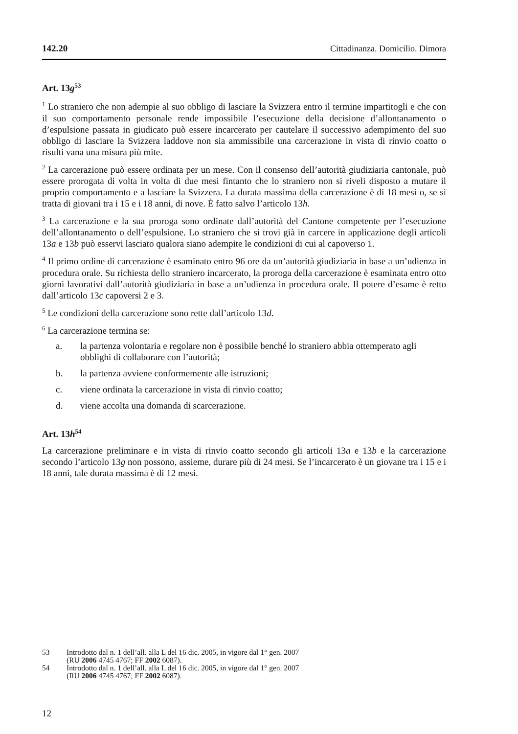142.20 Cittadinanza. Domicilio. Dimora
Art. 13g<sup>53</sup>
<sup>1</sup> Lo straniero che non adempie al suo obbligo di lasciare la Svizzera entro il termine impartitogli e che con il suo comportamento personale rende impossibile l’esecuzione della decisione d’allontanamento o d’espulsione passata in giudicato può essere incarcerato per cautelare il successivo adempimento del suo obbligo di lasciare la Svizzera laddove non sia ammissibile una carcerazione in vista di rinvio coatto o risulti vana una misura più mite.
<sup>2</sup> La carcerazione può essere ordinata per un mese. Con il consenso dell’autorità giudiziaria cantonale, può essere prorogata di volta in volta di due mesi fintanto che lo straniero non si riveli disposto a mutare il proprio comportamento e a lasciare la Svizzera. La durata massima della carcerazione è di 18 mesi o, se si tratta di giovani tra i 15 e i 18 anni, di nove. È fatto salvo l’articolo 13h.
<sup>3</sup> La carcerazione e la sua proroga sono ordinate dall’autorità del Cantone competente per l’esecuzione dell’allontanamento o dell’espulsione. Lo straniero che si trovi già in carcere in applicazione degli articoli 13a e 13b può esservi lasciato qualora siano adempite le condizioni di cui al capoverso 1.
<sup>4</sup> Il primo ordine di carcerazione è esaminato entro 96 ore da un’autorità giudiziaria in base a un’udienza in procedura orale. Su richiesta dello straniero incarcerato, la proroga della carcerazione è esaminata entro otto giorni lavorativi dall’autorità giudiziaria in base a un’udienza in procedura orale. Il potere d’esame è retto dall’articolo 13c capoversi 2 e 3.
<sup>5</sup> Le condizioni della carcerazione sono rette dall’articolo 13d.
<sup>6</sup> La carcerazione termina se:
a. la partenza volontaria e regolare non è possibile benché lo straniero abbia ottemperato agli obblighi di collaborare con l’autorità;
b. la partenza avviene conformemente alle istruzioni;
c. viene ordinata la carcerazione in vista di rinvio coatto;
d. viene accolta una domanda di scarcerazione.
Art. 13h<sup>54</sup>
La carcerazione preliminare e in vista di rinvio coatto secondo gli articoli 13a e 13b e la carcerazione secondo l’articolo 13g non possono, assieme, durare più di 24 mesi. Se l’incarcerato è un giovane tra i 15 e i 18 anni, tale durata massima è di 12 mesi.
53 Introdotto dal n. 1 dell’all. alla L del 16 dic. 2005, in vigore dal 1° gen. 2007
(RU 2006 4745 4767; FF 2002 6087).
54 Introdotto dal n. 1 dell’all. alla L del 16 dic. 2005, in vigore dal 1° gen. 2007
(RU 2006 4745 4767; FF 2002 6087).
12